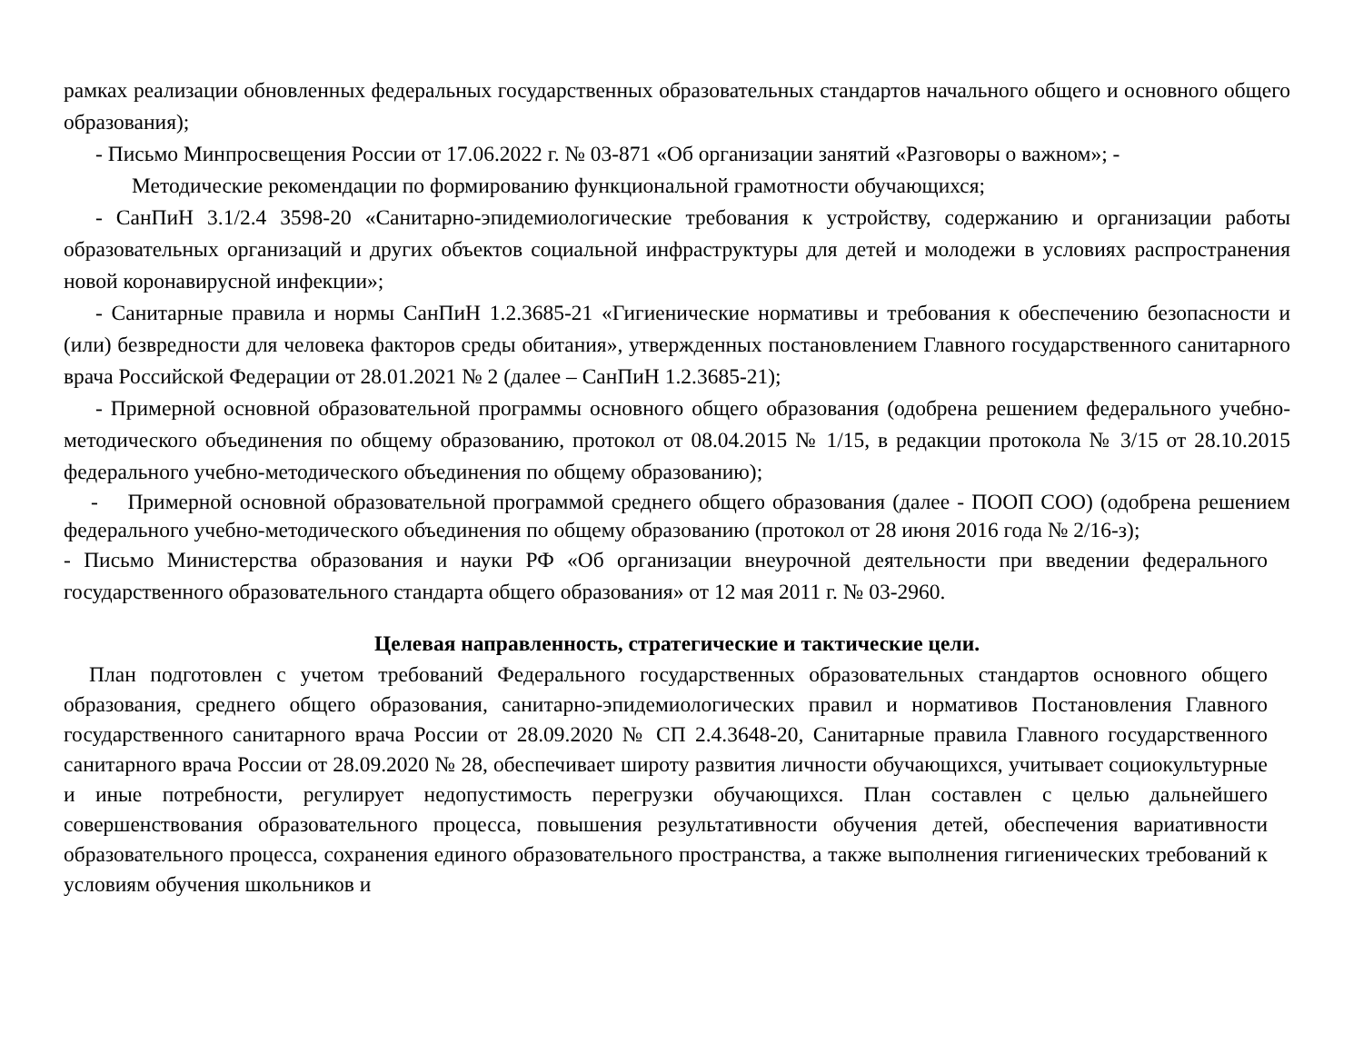рамках реализации обновленных федеральных государственных образовательных стандартов начального общего и основного общего образования);
- Письмо Минпросвещения России от 17.06.2022 г. № 03-871 «Об организации занятий «Разговоры о важном»; -
Методические рекомендации по формированию функциональной грамотности обучающихся;
- СанПиН 3.1/2.4 3598-20 «Санитарно-эпидемиологические требования к устройству, содержанию и организации работы образовательных организаций и других объектов социальной инфраструктуры для детей и молодежи в условиях распространения новой коронавирусной инфекции»;
- Санитарные правила и нормы СанПиН 1.2.3685-21 «Гигиенические нормативы и требования к обеспечению безопасности и (или) безвредности для человека факторов среды обитания», утвержденных постановлением Главного государственного санитарного врача Российской Федерации от 28.01.2021 № 2 (далее – СанПиН 1.2.3685-21);
- Примерной основной образовательной программы основного общего образования (одобрена решением федерального учебно-методического объединения по общему образованию, протокол от 08.04.2015 № 1/15, в редакции протокола № 3/15 от 28.10.2015 федерального учебно-методического объединения по общему образованию);
- Примерной основной образовательной программой среднего общего образования (далее - ПООП СОО) (одобрена решением федерального учебно-методического объединения по общему образованию (протокол от 28 июня 2016 года № 2/16-з);
- Письмо Министерства образования и науки РФ «Об организации внеурочной деятельности при введении федерального государственного образовательного стандарта общего образования» от 12 мая 2011 г. № 03-2960.
Целевая направленность, стратегические и тактические цели.
План подготовлен с учетом требований Федерального государственных образовательных стандартов основного общего образования, среднего общего образования, санитарно-эпидемиологических правил и нормативов Постановления Главного государственного санитарного врача России от 28.09.2020 № СП 2.4.3648-20, Санитарные правила Главного государственного санитарного врача России от 28.09.2020 № 28, обеспечивает широту развития личности обучающихся, учитывает социокультурные и иные потребности, регулирует недопустимость перегрузки обучающихся. План составлен с целью дальнейшего совершенствования образовательного процесса, повышения результативности обучения детей, обеспечения вариативности образовательного процесса, сохранения единого образовательного пространства, а также выполнения гигиенических требований к условиям обучения школьников и